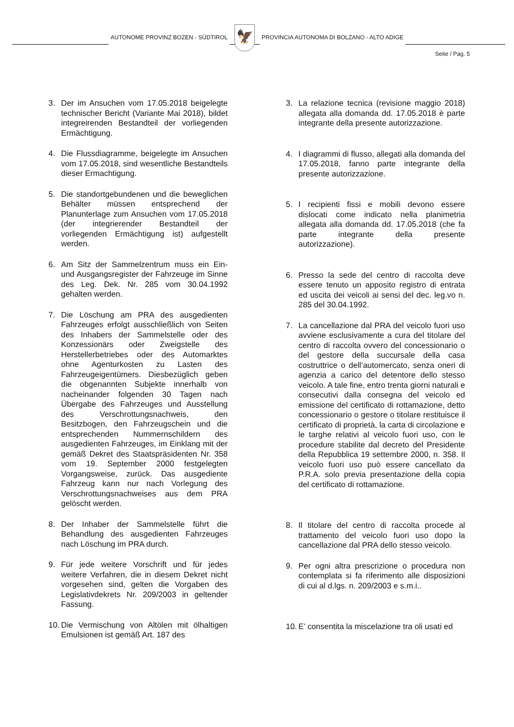AUTONOME PROVINZ BOZEN - SÜDTIROL
🦅
PROVINCIA AUTONOMA DI BOLZANO - ALTO ADIGE
Seite / Pag. 5
3. Der im Ansuchen vom 17.05.2018 beigelegte technischer Bericht (Variante Mai 2018), bildet integreirenden Bestandteil der vorliegenden Ermächtigung.
4. Die Flussdiagramme, beigelegte im Ansuchen vom 17.05.2018, sind wesentliche Bestandteils dieser Ermachtigung.
5. Die standortgebundenen und die beweglichen Behälter müssen entsprechend der Planunterlage zum Ansuchen vom 17.05.2018 (der integrierender Bestandteil der vorliegenden Ermächtigung ist) aufgestellt werden.
6. Am Sitz der Sammelzentrum muss ein Ein- und Ausgangsregister der Fahrzeuge im Sinne des Leg. Dek. Nr. 285 vom 30.04.1992 gehalten werden.
7. Die Löschung am PRA des ausgedienten Fahrzeuges erfolgt ausschließlich von Seiten des Inhabers der Sammelstelle oder des Konzessionärs oder Zweigstelle des Herstellerbetriebes oder des Automarktes ohne Agenturkosten zu Lasten des Fahrzeugeigentümers. Diesbezüglich geben die obgenannten Subjekte innerhalb von nacheinander folgenden 30 Tagen nach Übergabe des Fahrzeuges und Ausstellung des Verschrottungsnachweis, den Besitzbogen, den Fahrzeugschein und die entsprechenden Nummernschildern des ausgedienten Fahrzeuges, im Einklang mit der gemäß Dekret des Staatspräsidenten Nr. 358 vom 19. September 2000 festgelegten Vorgangsweise, zurück. Das ausgediente Fahrzeug kann nur nach Vorlegung des Verschrottungsnachweises aus dem PRA gelöscht werden.
8. Der Inhaber der Sammelstelle führt die Behandlung des ausgedienten Fahrzeuges nach Löschung im PRA durch.
9. Für jede weitere Vorschrift und für jedes weitere Verfahren, die in diesem Dekret nicht vorgesehen sind, gelten die Vorgaben des Legislativdekrets Nr. 209/2003 in geltender Fassung.
10. Die Vermischung von Altölen mit ölhaltigen Emulsionen ist gemäß Art. 187 des
3. La relazione tecnica (revisione maggio 2018) allegata alla domanda dd. 17.05.2018 è parte integrante della presente autorizzazione.
4. I diagrammi di flusso, allegati alla domanda del 17.05.2018, fanno parte integrante della presente autorizzazione.
5. I recipienti fissi e mobili devono essere dislocati come indicato nella planimetria allegata alla domanda dd. 17.05.2018 (che fa parte integrante della presente autorizzazione).
6. Presso la sede del centro di raccolta deve essere tenuto un apposito registro di entrata ed uscita dei veicoli ai sensi del dec. leg.vo n. 285 del 30.04.1992.
7. La cancellazione dal PRA del veicolo fuori uso avviene esclusivamente a cura del titolare del centro di raccolta ovvero del concessionario o del gestore della succursale della casa costruttrice o dell’automercato, senza oneri di agenzia a carico del detentore dello stesso veicolo. A tale fine, entro trenta giorni naturali e consecutivi dalla consegna del veicolo ed emissione del certificato di rottamazione, detto concessionario o gestore o titolare restituisce il certificato di proprietà, la carta di circolazione e le targhe relativi al veicolo fuori uso, con le procedure stabilite dal decreto del Presidente della Repubblica 19 settembre 2000, n. 358. Il veicolo fuori uso può essere cancellato da P.R.A. solo previa presentazione della copia del certificato di rottamazione.
8. Il titolare del centro di raccolta procede al trattamento del veicolo fuori uso dopo la cancellazione dal PRA dello stesso veicolo.
9. Per ogni altra prescrizione o procedura non contemplata si fa riferimento alle disposizioni di cui al d.lgs. n. 209/2003 e s.m.i..
10. E’ consentita la miscelazione tra oli usati ed